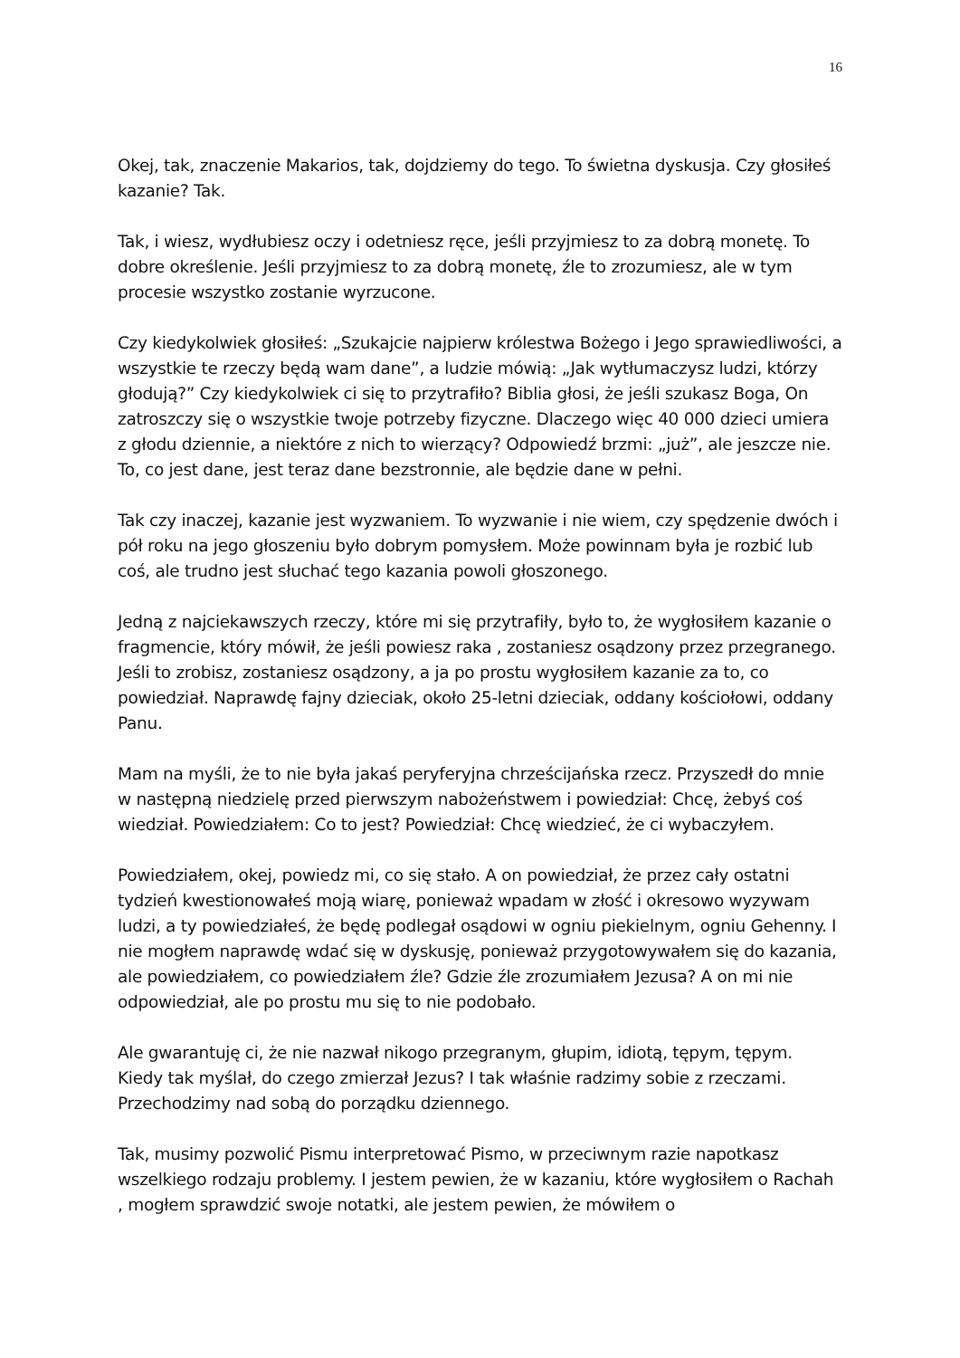16
Okej, tak, znaczenie Makarios, tak, dojdziemy do tego. To świetna dyskusja. Czy głosiłeś kazanie? Tak.
Tak, i wiesz, wydłubiesz oczy i odetniesz ręce, jeśli przyjmiesz to za dobrą monetę. To dobre określenie. Jeśli przyjmiesz to za dobrą monetę, źle to zrozumiesz, ale w tym procesie wszystko zostanie wyrzucone.
Czy kiedykolwiek głosiłeś: „Szukajcie najpierw królestwa Bożego i Jego sprawiedliwości, a wszystkie te rzeczy będą wam dane”, a ludzie mówią: „Jak wytłumaczysz ludzi, którzy głodują?” Czy kiedykolwiek ci się to przytrafiło? Biblia głosi, że jeśli szukasz Boga, On zatroszczy się o wszystkie twoje potrzeby fizyczne. Dlaczego więc 40 000 dzieci umiera z głodu dziennie, a niektóre z nich to wierzący? Odpowiedź brzmi: „już”, ale jeszcze nie. To, co jest dane, jest teraz dane bezstronnie, ale będzie dane w pełni.
Tak czy inaczej, kazanie jest wyzwaniem. To wyzwanie i nie wiem, czy spędzenie dwóch i pół roku na jego głoszeniu było dobrym pomysłem. Może powinnam była je rozbić lub coś, ale trudno jest słuchać tego kazania powoli głoszonego.
Jedną z najciekawszych rzeczy, które mi się przytrafiły, było to, że wygłosiłem kazanie o fragmencie, który mówił, że jeśli powiesz raka , zostaniesz osądzony przez przegranego. Jeśli to zrobisz, zostaniesz osądzony, a ja po prostu wygłosiłem kazanie za to, co powiedział. Naprawdę fajny dzieciak, około 25-letni dzieciak, oddany kościołowi, oddany Panu.
Mam na myśli, że to nie była jakaś peryferyjna chrześcijańska rzecz. Przyszedł do mnie w następną niedzielę przed pierwszym nabożeństwem i powiedział: Chcę, żebyś coś wiedział. Powiedziałem: Co to jest? Powiedział: Chcę wiedzieć, że ci wybaczyłem.
Powiedziałem, okej, powiedz mi, co się stało. A on powiedział, że przez cały ostatni tydzień kwestionowałeś moją wiarę, ponieważ wpadam w złość i okresowo wyzywam ludzi, a ty powiedziałeś, że będę podlegał osądowi w ogniu piekielnym, ogniu Gehenny. I nie mogłem naprawdę wdać się w dyskusję, ponieważ przygotowywałem się do kazania, ale powiedziałem, co powiedziałem źle? Gdzie źle zrozumiałem Jezusa? A on mi nie odpowiedział, ale po prostu mu się to nie podobało.
Ale gwarantuję ci, że nie nazwał nikogo przegranym, głupim, idiotą, tępym, tępym. Kiedy tak myślał, do czego zmierzał Jezus? I tak właśnie radzimy sobie z rzeczami. Przechodzimy nad sobą do porządku dziennego.
Tak, musimy pozwolić Pismu interpretować Pismo, w przeciwnym razie napotkasz wszelkiego rodzaju problemy. I jestem pewien, że w kazaniu, które wygłosiłem o Rachah , mogłem sprawdzić swoje notatki, ale jestem pewien, że mówiłem o